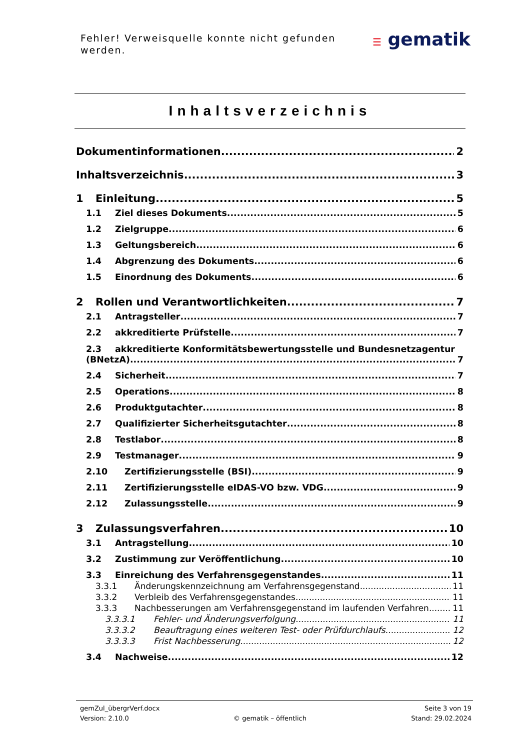Fehler! Verweisquelle konnte nicht gefunden werden.
☰ gematik
Inhaltsverzeichnis
Dokumentinformationen 2
Inhaltsverzeichnis 3
1 Einleitung 5
1.1 Ziel dieses Dokuments 5
1.2 Zielgruppe 6
1.3 Geltungsbereich 6
1.4 Abgrenzung des Dokuments 6
1.5 Einordnung des Dokuments 6
2 Rollen und Verantwortlichkeiten 7
2.1 Antragsteller 7
2.2 akkreditierte Prüfstelle 7
2.3 akkreditierte Konformitätsbewertungsstelle und Bundesnetzagentur
(BNetzA) 7
2.4 Sicherheit 7
2.5 Operations 8
2.6 Produktgutachter 8
2.7 Qualifizierter Sicherheitsgutachter 8
2.8 Testlabor 8
2.9 Testmanager 9
2.10 Zertifizierungsstelle (BSI) 9
2.11 Zertifizierungsstelle eIDAS-VO bzw. VDG 9
2.12 Zulassungsstelle 9
3 Zulassungsverfahren 10
3.1 Antragstellung 10
3.2 Zustimmung zur Veröffentlichung 10
3.3 Einreichung des Verfahrensgegenstandes 11
3.3.1 Änderungskennzeichnung am Verfahrensgegenstand 11
3.3.2 Verbleib des Verfahrensgegenstandes 11
3.3.3 Nachbesserungen am Verfahrensgegenstand im laufenden Verfahren 11
3.3.3.1 Fehler- und Änderungsverfolgung 11
3.3.3.2 Beauftragung eines weiteren Test- oder Prüfdurchlaufs 12
3.3.3.3 Frist Nachbesserung 12
3.4 Nachweise 12
gemZul_übergrVerf.docx Seite 3 von 19
Version: 2.10.0 © gematik – öffentlich Stand: 29.02.2024